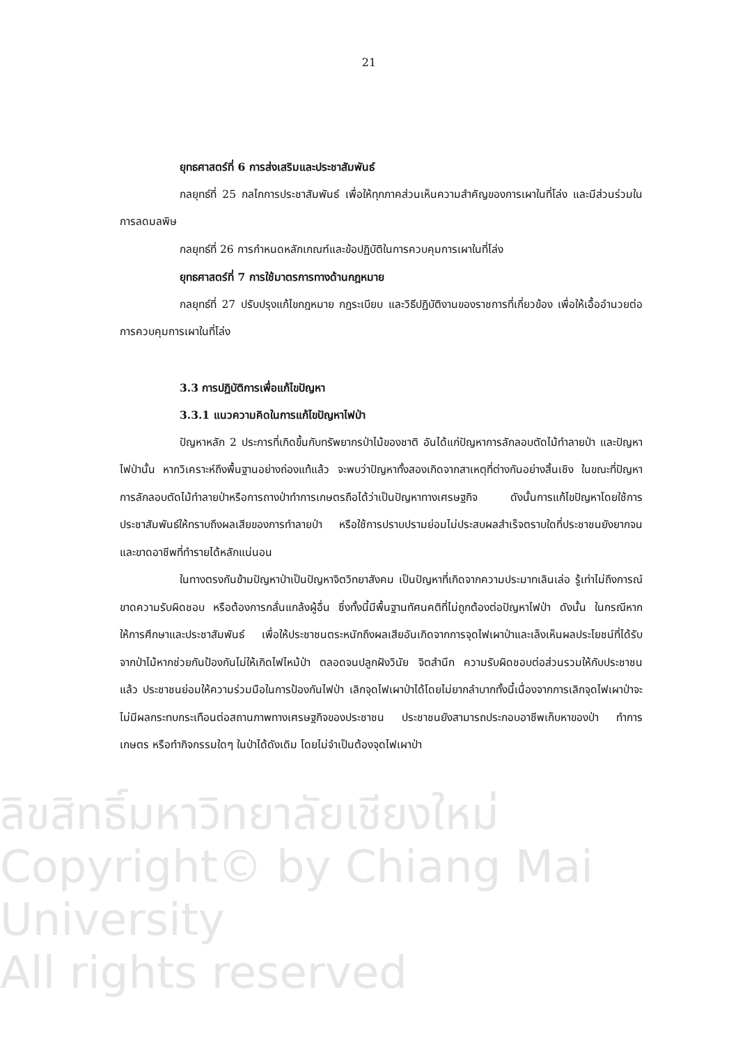21
ยุทธศาสตร์ที่ 6 การส่งเสริมและประชาสัมพันธ์
กลยุทธ์ที่ 25 กลไกการประชาสัมพันธ์ เพื่อให้ทุกภาคส่วนเห็นความสำคัญของการเผาในที่โล่ง และมีส่วนร่วมในการลดมลพิษ
กลยุทธ์ที่ 26 การกำหนดหลักเกณฑ์และข้อปฏิบัติในการควบคุมการเผาในที่โล่ง
ยุทธศาสตร์ที่ 7 การใช้มาตรการทางด้านกฎหมาย
กลยุทธ์ที่ 27 ปรับปรุงแก้ไขกฎหมาย กฎระเบียบ และวิธีปฏิบัติงานของราชการที่เกี่ยวข้อง เพื่อให้เอื้ออำนวยต่อการควบคุมการเผาในที่โล่ง
3.3 การปฏิบัติการเพื่อแก้ไขปัญหา
3.3.1 แนวความคิดในการแก้ไขปัญหาไฟป่า
ปัญหาหลัก 2 ประการที่เกิดขึ้นกับทรัพยากรป่าไม้ของชาติ อันได้แก่ปัญหาการลักลอบตัดไม้ทำลายป่า และปัญหาไฟป่านั้น หากวิเคราะห์ถึงพื้นฐานอย่างถ่องแท้แล้ว จะพบว่าปัญหาทั้งสองเกิดจากสาเหตุที่ต่างกันอย่างสิ้นเชิง ในขณะที่ปัญหาการลักลอบตัดไม้ทำลายป่าหรือการถางป่าทำการเกษตรถือได้ว่าเป็นปัญหาทางเศรษฐกิจ ดังนั้นการแก้ไขปัญหาโดยใช้การประชาสัมพันธ์ให้ทราบถึงผลเสียของการทำลายป่า หรือใช้การปราบปรามย่อมไม่ประสบผลสำเร็จตราบใดที่ประชาชนยังยากจนและขาดอาชีพที่ทำรายได้หลักแน่นอน
ในทางตรงกันข้ามปัญหาป่าเป็นปัญหาจิตวิทยาสังคม เป็นปัญหาที่เกิดจากความประมาทเลินเล่อ รู้เท่าไม่ถึงการณ์ ขาดความรับผิดชอบ หรือต้องการกลั่นแกล้งผู้อื่น ซึ่งทั้งนี้มีพื้นฐานทัศนคติที่ไม่ถูกต้องต่อปัญหาไฟป่า ดังนั้น ในกรณีหากให้การศึกษาและประชาสัมพันธ์ เพื่อให้ประชาชนตระหนักถึงผลเสียอันเกิดจากการจุดไฟเผาป่าและเล็งเห็นผลประโยชน์ที่ได้รับจากป่าไม้หากช่วยกันป้องกันไม่ให้เกิดไฟไหม้ป่า ตลอดจนปลูกฝังวินัย จิตสำนึก ความรับผิดชอบต่อส่วนรวมให้กับประชาชนแล้ว ประชาชนย่อมให้ความร่วมมือในการป้องกันไฟป่า เลิกจุดไฟเผาป่าได้โดยไม่ยากลำบากทั้งนี้เนื่องจากการเลิกจุดไฟเผาป่าจะไม่มีผลกระทบกระเทือนต่อสถานภาพทางเศรษฐกิจของประชาชน ประชาชนยังสามารถประกอบอาชีพเก็บหาของป่า ทำการเกษตร หรือทำกิจกรรมใดๆ ในป่าได้ดังเดิม โดยไม่จำเป็นต้องจุดไฟเผาป่า
ลิขสิทธิ์มหาวิทยาลัยเชียงใหม่
Copyright© by Chiang Mai University
All rights reserved